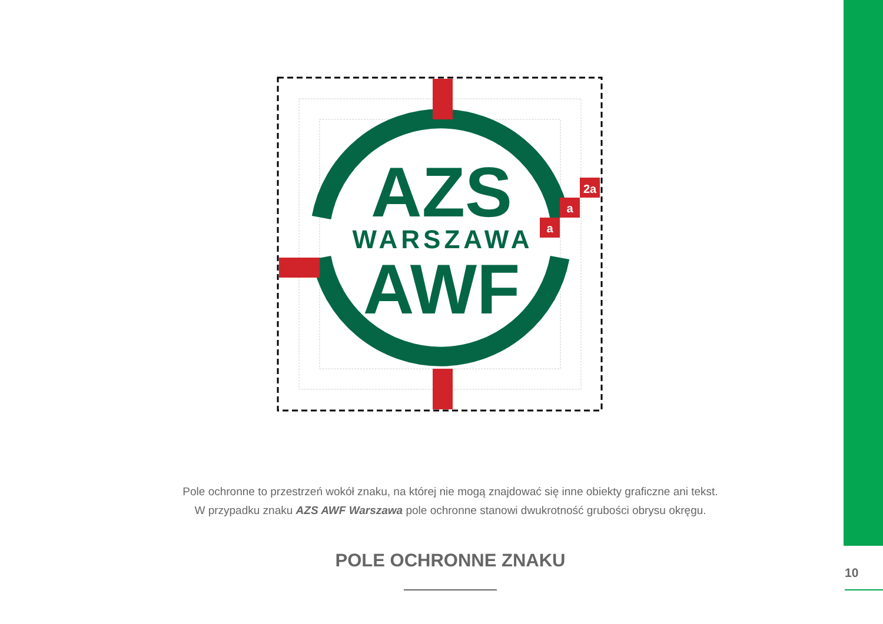a
a
2a
AZS
WARSZAWA
AWF
Pole ochronne to przestrzeń wokół znaku, na której nie mogą znajdować się inne obiekty graficzne ani tekst.
W przypadku znaku AZS AWF Warszawa pole ochronne stanowi dwukrotność grubości obrysu okręgu.
POLE OCHRONNE ZNAKU
10